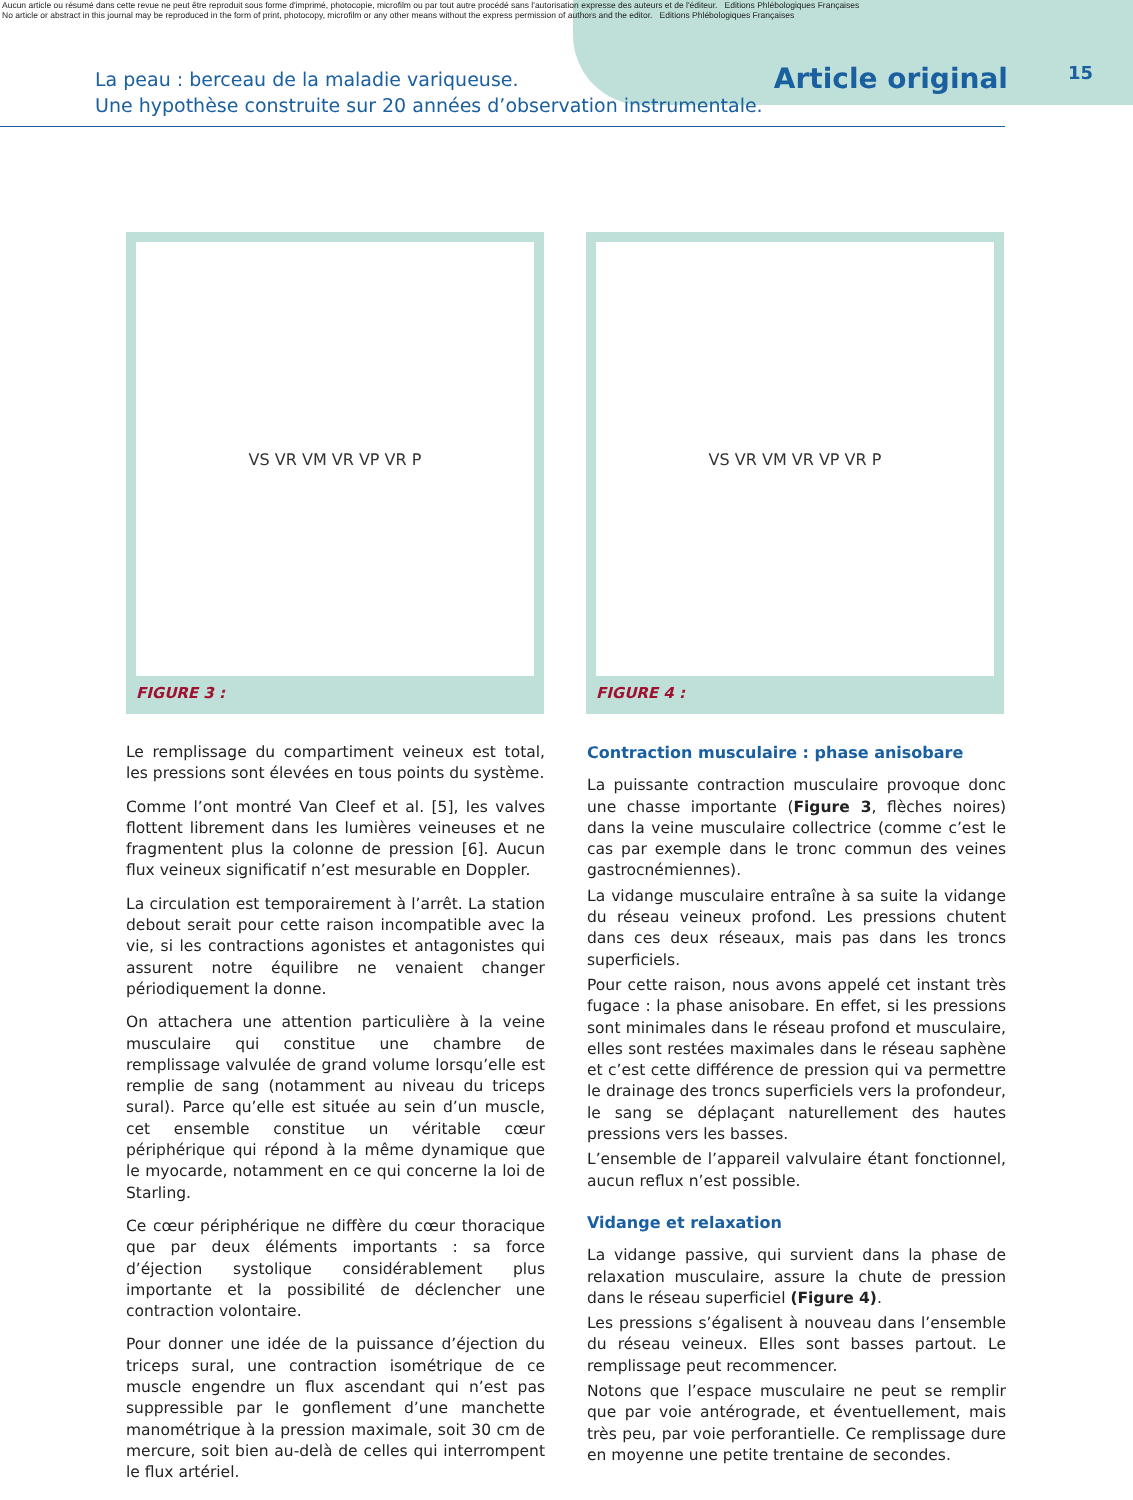Aucun article ou résumé dans cette revue ne peut être reproduit sous forme d'imprimé, photocopie, microfilm ou par tout autre procédé sans l'autorisation expresse des auteurs et de l'éditeur. Editions Phlébologiques Françaises
No article or abstract in this journal may be reproduced in the form of print, photocopy, microfilm or any other means without the express permission of authors and the editor. Editions Phlébologiques Françaises
La peau : berceau de la maladie variqueuse.
Une hypothèse construite sur 20 années d’observation instrumentale.
Article original
15
VS VR VM VR VP VR P
FIGURE 3 :
VS VR VM VR VP VR P
FIGURE 4 :
Le remplissage du compartiment veineux est total, les pressions sont élevées en tous points du système.
Comme l’ont montré Van Cleef et al. [5], les valves flottent librement dans les lumières veineuses et ne fragmentent plus la colonne de pression [6]. Aucun flux veineux significatif n’est mesurable en Doppler.
La circulation est temporairement à l’arrêt. La station debout serait pour cette raison incompatible avec la vie, si les contractions agonistes et antagonistes qui assurent notre équilibre ne venaient changer périodiquement la donne.
On attachera une attention particulière à la veine musculaire qui constitue une chambre de remplissage valvulée de grand volume lorsqu’elle est remplie de sang (notamment au niveau du triceps sural). Parce qu’elle est située au sein d’un muscle, cet ensemble constitue un véritable cœur périphérique qui répond à la même dynamique que le myocarde, notamment en ce qui concerne la loi de Starling.
Ce cœur périphérique ne diffère du cœur thoracique que par deux éléments importants : sa force d’éjection systolique considérablement plus importante et la possibilité de déclencher une contraction volontaire.
Pour donner une idée de la puissance d’éjection du triceps sural, une contraction isométrique de ce muscle engendre un flux ascendant qui n’est pas suppressible par le gonflement d’une manchette manométrique à la pression maximale, soit 30 cm de mercure, soit bien au-delà de celles qui interrompent le flux artériel.
Contraction musculaire : phase anisobare
La puissante contraction musculaire provoque donc une chasse importante (Figure 3, flèches noires) dans la veine musculaire collectrice (comme c’est le cas par exemple dans le tronc commun des veines gastrocnémiennes).
La vidange musculaire entraîne à sa suite la vidange du réseau veineux profond. Les pressions chutent dans ces deux réseaux, mais pas dans les troncs superficiels.
Pour cette raison, nous avons appelé cet instant très fugace : la phase anisobare. En effet, si les pressions sont minimales dans le réseau profond et musculaire, elles sont restées maximales dans le réseau saphène et c’est cette différence de pression qui va permettre le drainage des troncs superficiels vers la profondeur, le sang se déplaçant naturellement des hautes pressions vers les basses.
L’ensemble de l’appareil valvulaire étant fonctionnel, aucun reflux n’est possible.
Vidange et relaxation
La vidange passive, qui survient dans la phase de relaxation musculaire, assure la chute de pression dans le réseau superficiel (Figure 4).
Les pressions s’égalisent à nouveau dans l’ensemble du réseau veineux. Elles sont basses partout. Le remplissage peut recommencer.
Notons que l’espace musculaire ne peut se remplir que par voie antérograde, et éventuellement, mais très peu, par voie perforantielle. Ce remplissage dure en moyenne une petite trentaine de secondes.